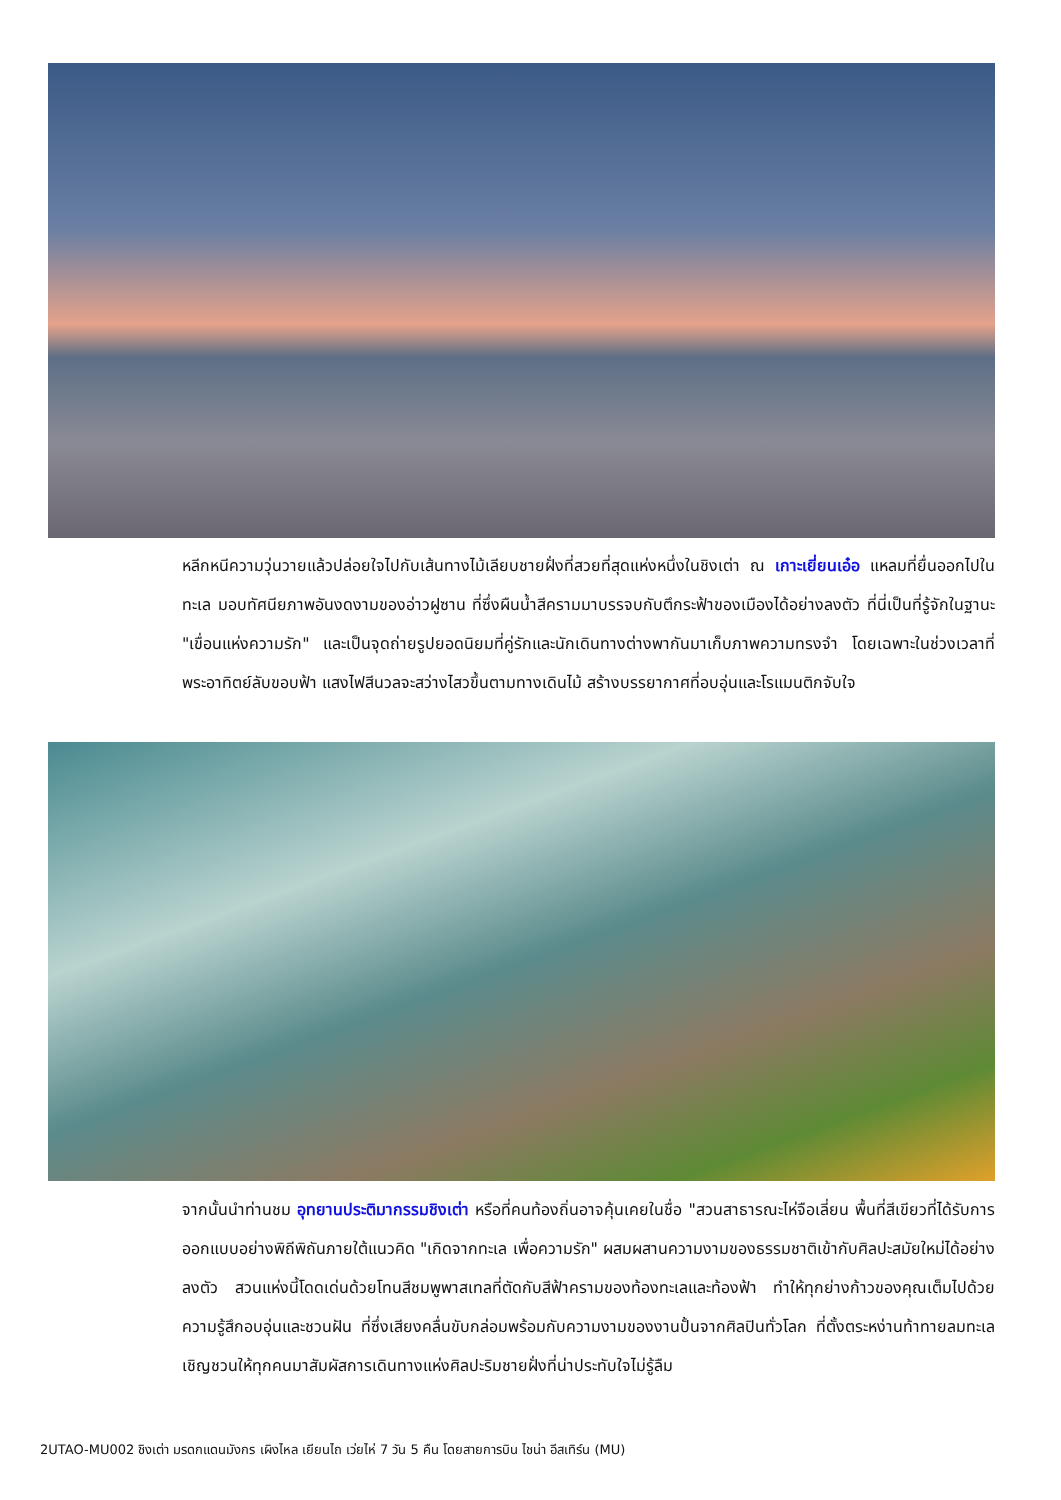หลีกหนีความวุ่นวายแล้วปล่อยใจไปกับเส้นทางไม้เลียบชายฝั่งที่สวยที่สุดแห่งหนึ่งในชิงเต่า ณ เกาะเยี่ยนเอ๋อ แหลมที่ยื่นออกไปในทะเล มอบทัศนียภาพอันงดงามของอ่าวฝูซาน ที่ซึ่งผืนน้ำสีครามมาบรรจบกับตึกระฟ้าของเมืองได้อย่างลงตัว ที่นี่เป็นที่รู้จักในฐานะ "เขื่อนแห่งความรัก" และเป็นจุดถ่ายรูปยอดนิยมที่คู่รักและนักเดินทางต่างพากันมาเก็บภาพความทรงจำ โดยเฉพาะในช่วงเวลาที่พระอาทิตย์ลับขอบฟ้า แสงไฟสีนวลจะสว่างไสวขึ้นตามทางเดินไม้ สร้างบรรยากาศที่อบอุ่นและโรแมนติกจับใจ
จากนั้นนำท่านชม อุทยานประติมากรรมชิงเต่า หรือที่คนท้องถิ่นอาจคุ้นเคยในชื่อ "สวนสาธารณะไห่จือเลี่ยน พื้นที่สีเขียวที่ได้รับการออกแบบอย่างพิถีพิถันภายใต้แนวคิด "เกิดจากทะเล เพื่อความรัก" ผสมผสานความงามของธรรมชาติเข้ากับศิลปะสมัยใหม่ได้อย่างลงตัว สวนแห่งนี้โดดเด่นด้วยโทนสีชมพูพาสเทลที่ตัดกับสีฟ้าครามของท้องทะเลและท้องฟ้า ทำให้ทุกย่างก้าวของคุณเต็มไปด้วยความรู้สึกอบอุ่นและชวนฝัน ที่ซึ่งเสียงคลื่นขับกล่อมพร้อมกับความงามของงานปั้นจากศิลปินทั่วโลก ที่ตั้งตระหง่านท้าทายลมทะเล เชิญชวนให้ทุกคนมาสัมผัสการเดินทางแห่งศิลปะริมชายฝั่งที่น่าประทับใจไม่รู้ลืม
2UTAO-MU002 ชิงเต่า มรดกแดนมังกร เผิงไหล เยียนไถ เว่ยไห่ 7 วัน 5 คืน โดยสายการบิน ไชน่า อีสเทิร์น (MU)